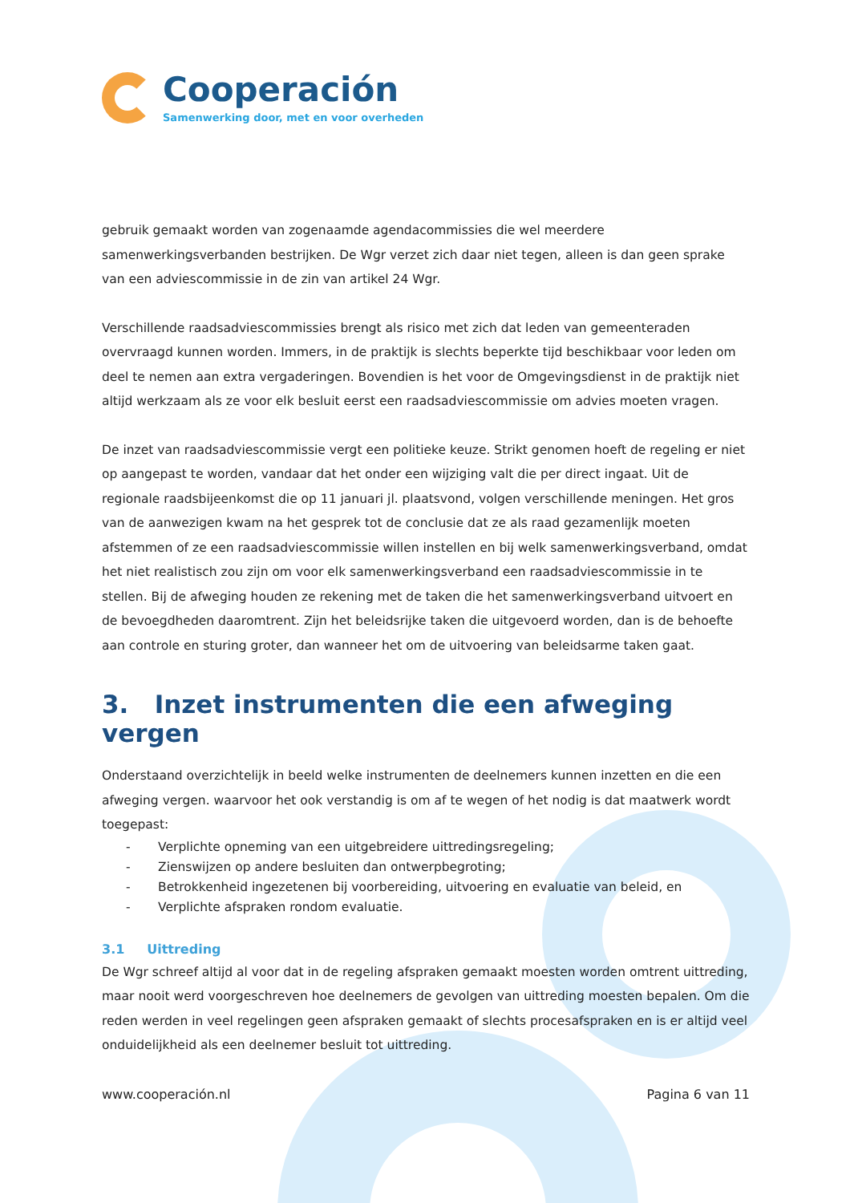Cooperación
Samenwerking door, met en voor overheden
gebruik gemaakt worden van zogenaamde agendacommissies die wel meerdere samenwerkingsverbanden bestrijken. De Wgr verzet zich daar niet tegen, alleen is dan geen sprake van een adviescommissie in de zin van artikel 24 Wgr.
Verschillende raadsadviescommissies brengt als risico met zich dat leden van gemeenteraden overvraagd kunnen worden. Immers, in de praktijk is slechts beperkte tijd beschikbaar voor leden om deel te nemen aan extra vergaderingen. Bovendien is het voor de Omgevingsdienst in de praktijk niet altijd werkzaam als ze voor elk besluit eerst een raadsadviescommissie om advies moeten vragen.
De inzet van raadsadviescommissie vergt een politieke keuze. Strikt genomen hoeft de regeling er niet op aangepast te worden, vandaar dat het onder een wijziging valt die per direct ingaat. Uit de regionale raadsbijeenkomst die op 11 januari jl. plaatsvond, volgen verschillende meningen. Het gros van de aanwezigen kwam na het gesprek tot de conclusie dat ze als raad gezamenlijk moeten afstemmen of ze een raadsadviescommissie willen instellen en bij welk samenwerkingsverband, omdat het niet realistisch zou zijn om voor elk samenwerkingsverband een raadsadviescommissie in te stellen. Bij de afweging houden ze rekening met de taken die het samenwerkingsverband uitvoert en de bevoegdheden daaromtrent. Zijn het beleidsrijke taken die uitgevoerd worden, dan is de behoefte aan controle en sturing groter, dan wanneer het om de uitvoering van beleidsarme taken gaat.
3. Inzet instrumenten die een afweging vergen
Onderstaand overzichtelijk in beeld welke instrumenten de deelnemers kunnen inzetten en die een afweging vergen. waarvoor het ook verstandig is om af te wegen of het nodig is dat maatwerk wordt toegepast:
- Verplichte opneming van een uitgebreidere uittredingsregeling;
- Zienswijzen op andere besluiten dan ontwerpbegroting;
- Betrokkenheid ingezetenen bij voorbereiding, uitvoering en evaluatie van beleid, en
- Verplichte afspraken rondom evaluatie.
3.1 Uittreding
De Wgr schreef altijd al voor dat in de regeling afspraken gemaakt moesten worden omtrent uittreding, maar nooit werd voorgeschreven hoe deelnemers de gevolgen van uittreding moesten bepalen. Om die reden werden in veel regelingen geen afspraken gemaakt of slechts procesafspraken en is er altijd veel onduidelijkheid als een deelnemer besluit tot uittreding.
www.cooperación.nl Pagina 6 van 11